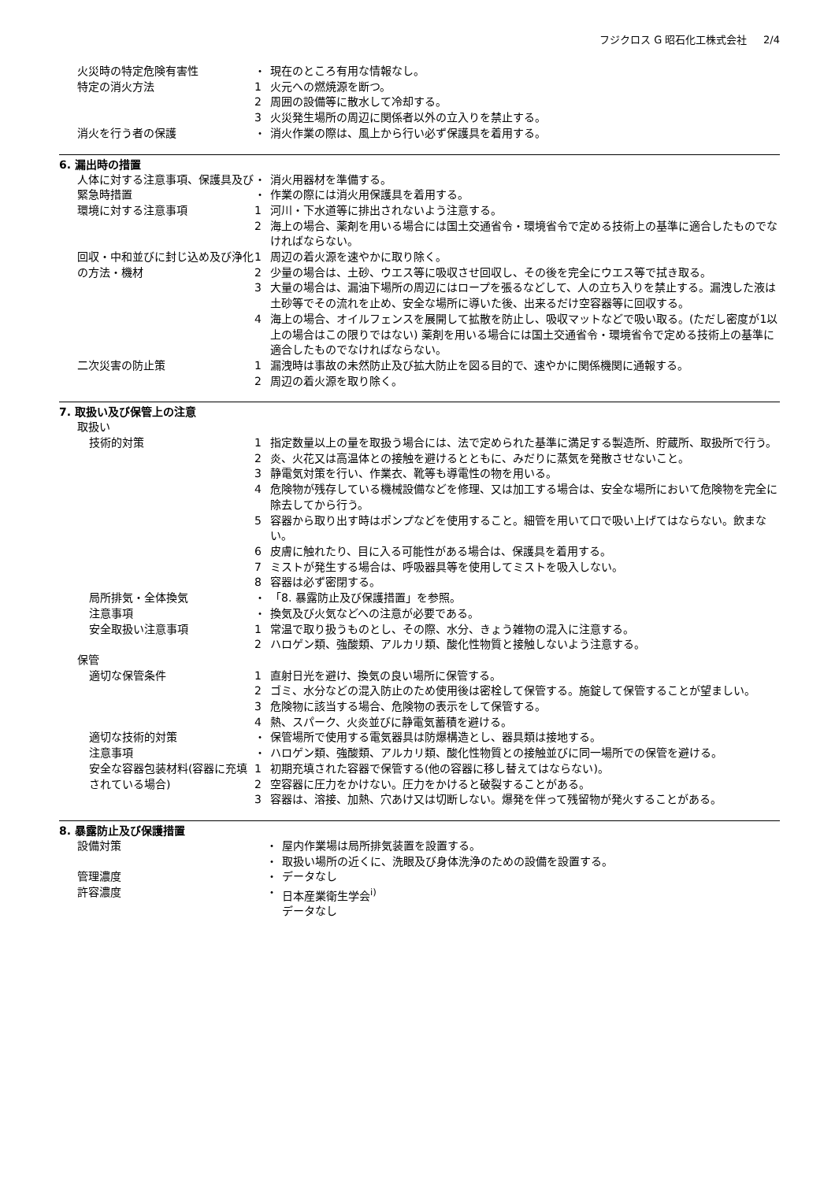フジクロス G 昭石化工株式会社 2/4
火災時の特定危険有害性 ・ 現在のところ有用な情報なし。
特定の消火方法 1 火元への燃焼源を断つ。
2 周囲の設備等に散水して冷却する。
3 火災発生場所の周辺に関係者以外の立入りを禁止する。
消火を行う者の保護 ・ 消火作業の際は、風上から行い必ず保護具を着用する。
6. 漏出時の措置
人体に対する注意事項、保護具及び緊急時措置
・ 消火用器材を準備する。
・ 作業の際には消火用保護具を着用する。
環境に対する注意事項 1 河川・下水道等に排出されないよう注意する。
2 海上の場合、薬剤を用いる場合には国土交通省令・環境省令で定める技術上の基準に適合したものでなければならない。
回収・中和並びに封じ込め及び浄化の方法・機材
1 周辺の着火源を速やかに取り除く。
2 少量の場合は、土砂、ウエス等に吸収させ回収し、その後を完全にウエス等で拭き取る。
3 大量の場合は、漏油下場所の周辺にはロープを張るなどして、人の立ち入りを禁止する。漏洩した液は土砂等でその流れを止め、安全な場所に導いた後、出来るだけ空容器等に回収する。
4 海上の場合、オイルフェンスを展開して拡散を防止し、吸収マットなどで吸い取る。(ただし密度が1以上の場合はこの限りではない) 薬剤を用いる場合には国土交通省令・環境省令で定める技術上の基準に適合したものでなければならない。
二次災害の防止策 1 漏洩時は事故の未然防止及び拡大防止を図る目的で、速やかに関係機関に通報する。
2 周辺の着火源を取り除く。
7. 取扱い及び保管上の注意
取扱い
技術的対策
1 指定数量以上の量を取扱う場合には、法で定められた基準に満足する製造所、貯蔵所、取扱所で行う。
2 炎、火花又は高温体との接触を避けるとともに、みだりに蒸気を発散させないこと。
3 静電気対策を行い、作業衣、靴等も導電性の物を用いる。
4 危険物が残存している機械設備などを修理、又は加工する場合は、安全な場所において危険物を完全に除去してから行う。
5 容器から取り出す時はポンプなどを使用すること。細管を用いて口で吸い上げてはならない。飲まない。
6 皮膚に触れたり、目に入る可能性がある場合は、保護具を着用する。
7 ミストが発生する場合は、呼吸器具等を使用してミストを吸入しない。
8 容器は必ず密閉する。
局所排気・全体換気 ・ 「8. 暴露防止及び保護措置」を参照。
注意事項 ・ 換気及び火気などへの注意が必要である。
安全取扱い注意事項 1 常温で取り扱うものとし、その際、水分、きょう雑物の混入に注意する。
2 ハロゲン類、強酸類、アルカリ類、酸化性物質と接触しないよう注意する。
保管
適切な保管条件
1 直射日光を避け、換気の良い場所に保管する。
2 ゴミ、水分などの混入防止のため使用後は密栓して保管する。施錠して保管することが望ましい。
3 危険物に該当する場合、危険物の表示をして保管する。
4 熱、スパーク、火炎並びに静電気蓄積を避ける。
適切な技術的対策 ・ 保管場所で使用する電気器具は防爆構造とし、器具類は接地する。
注意事項 ・ ハロゲン類、強酸類、アルカリ類、酸化性物質との接触並びに同一場所での保管を避ける。
安全な容器包装材料(容器に充填されている場合)
1 初期充填された容器で保管する(他の容器に移し替えてはならない)。
2 空容器に圧力をかけない。圧力をかけると破裂することがある。
3 容器は、溶接、加熱、穴あけ又は切断しない。爆発を伴って残留物が発火することがある。
8. 暴露防止及び保護措置
設備対策 ・ 屋内作業場は局所排気装置を設置する。
・ 取扱い場所の近くに、洗眼及び身体洗浄のための設備を設置する。
管理濃度 ・ データなし
許容濃度 ・ 日本産業衛生学会<sup>i)</sup>
データなし